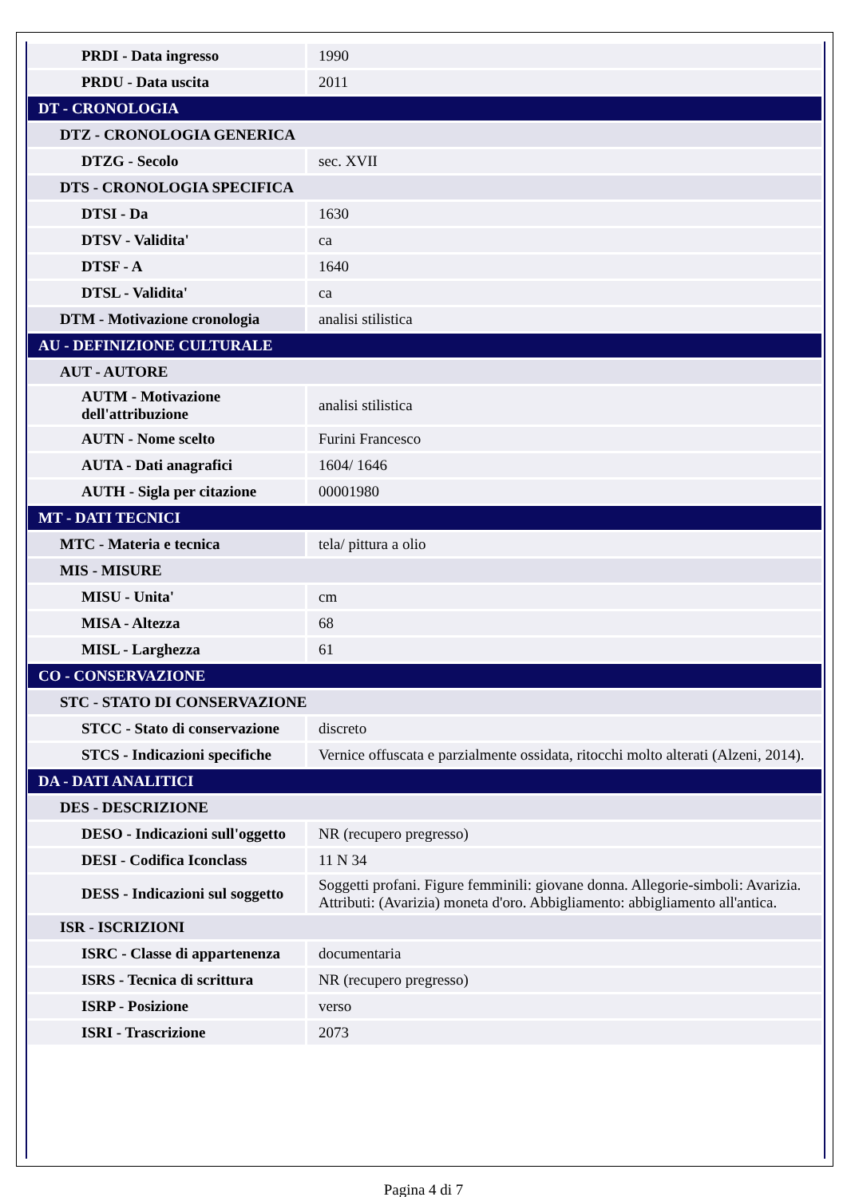| PRDI - Data ingresso | 1990 |
| PRDU - Data uscita | 2011 |
| DT - CRONOLOGIA | |
| DTZ - CRONOLOGIA GENERICA | |
| DTZG - Secolo | sec. XVII |
| DTS - CRONOLOGIA SPECIFICA | |
| DTSI - Da | 1630 |
| DTSV - Validita' | ca |
| DTSF - A | 1640 |
| DTSL - Validita' | ca |
| DTM - Motivazione cronologia | analisi stilistica |
| AU - DEFINIZIONE CULTURALE | |
| AUT - AUTORE | |
| AUTM - Motivazione dell'attribuzione | analisi stilistica |
| AUTN - Nome scelto | Furini Francesco |
| AUTA - Dati anagrafici | 1604/ 1646 |
| AUTH - Sigla per citazione | 00001980 |
| MT - DATI TECNICI | |
| MTC - Materia e tecnica | tela/ pittura a olio |
| MIS - MISURE | |
| MISU - Unita' | cm |
| MISA - Altezza | 68 |
| MISL - Larghezza | 61 |
| CO - CONSERVAZIONE | |
| STC - STATO DI CONSERVAZIONE | |
| STCC - Stato di conservazione | discreto |
| STCS - Indicazioni specifiche | Vernice offuscata e parzialmente ossidata, ritocchi molto alterati (Alzeni, 2014). |
| DA - DATI ANALITICI | |
| DES - DESCRIZIONE | |
| DESO - Indicazioni sull'oggetto | NR (recupero pregresso) |
| DESI - Codifica Iconclass | 11 N 34 |
| DESS - Indicazioni sul soggetto | Soggetti profani. Figure femminili: giovane donna. Allegorie-simboli: Avarizia. Attributi: (Avarizia) moneta d'oro. Abbigliamento: abbigliamento all'antica. |
| ISR - ISCRIZIONI | |
| ISRC - Classe di appartenenza | documentaria |
| ISRS - Tecnica di scrittura | NR (recupero pregresso) |
| ISRP - Posizione | verso |
| ISRI - Trascrizione | 2073 |
Pagina 4 di 7